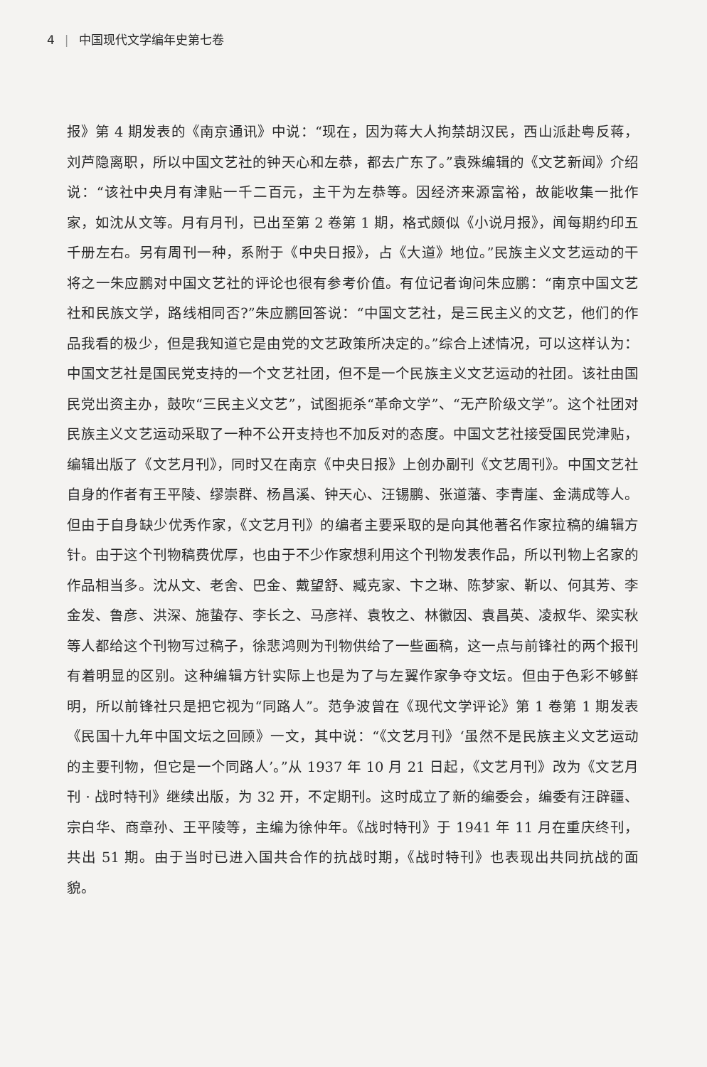4 | 中国现代文学编年史第七卷
报》第 4 期发表的《南京通讯》中说：“现在，因为蒋大人拘禁胡汉民，西山派赴粤反蒋，刘芦隐离职，所以中国文艺社的钟天心和左恭，都去广东了。”袁殊编辑的《文艺新闻》介绍说：“该社中央月有津贴一千二百元，主干为左恭等。因经济来源富裕，故能收集一批作家，如沈从文等。月有月刊，已出至第 2 卷第 1 期，格式颇似《小说月报》，闻每期约印五千册左右。另有周刊一种，系附于《中央日报》，占《大道》地位。”民族主义文艺运动的干将之一朱应鹏对中国文艺社的评论也很有参考价值。有位记者询问朱应鹏：“南京中国文艺社和民族文学，路线相同否?”朱应鹏回答说：“中国文艺社，是三民主义的文艺，他们的作品我看的极少，但是我知道它是由党的文艺政策所决定的。”综合上述情况，可以这样认为：中国文艺社是国民党支持的一个文艺社团，但不是一个民族主义文艺运动的社团。该社由国民党出资主办，鼓吹“三民主义文艺”，试图扼杀“革命文学”、“无产阶级文学”。这个社团对民族主义文艺运动采取了一种不公开支持也不加反对的态度。中国文艺社接受国民党津贴，编辑出版了《文艺月刊》，同时又在南京《中央日报》上创办副刊《文艺周刊》。中国文艺社自身的作者有王平陵、缪崇群、杨昌溪、钟天心、汪锡鹏、张道藩、李青崖、金满成等人。但由于自身缺少优秀作家，《文艺月刊》的编者主要采取的是向其他著名作家拉稿的编辑方针。由于这个刊物稿费优厚，也由于不少作家想利用这个刊物发表作品，所以刊物上名家的作品相当多。沈从文、老舍、巴金、戴望舒、臧克家、卞之琳、陈梦家、靳以、何其芳、李金发、鲁彦、洪深、施蛰存、李长之、马彦祥、袁牧之、林徽因、袁昌英、凌叔华、梁实秋等人都给这个刊物写过稿子，徐悲鸿则为刊物供给了一些画稿，这一点与前锋社的两个报刊有着明显的区别。这种编辑方针实际上也是为了与左翼作家争夺文坛。但由于色彩不够鲜明，所以前锋社只是把它视为“同路人”。范争波曾在《现代文学评论》第 1 卷第 1 期发表《民国十九年中国文坛之回顾》一文，其中说：“《文艺月刊》‘虽然不是民族主义文艺运动的主要刊物，但它是一个同路人’。”从 1937 年 10 月 21 日起，《文艺月刊》改为《文艺月刊 · 战时特刊》继续出版，为 32 开，不定期刊。这时成立了新的编委会，编委有汪辟疆、宗白华、商章孙、王平陵等，主编为徐仲年。《战时特刊》于 1941 年 11 月在重庆终刊，共出 51 期。由于当时已进入国共合作的抗战时期，《战时特刊》也表现出共同抗战的面貌。